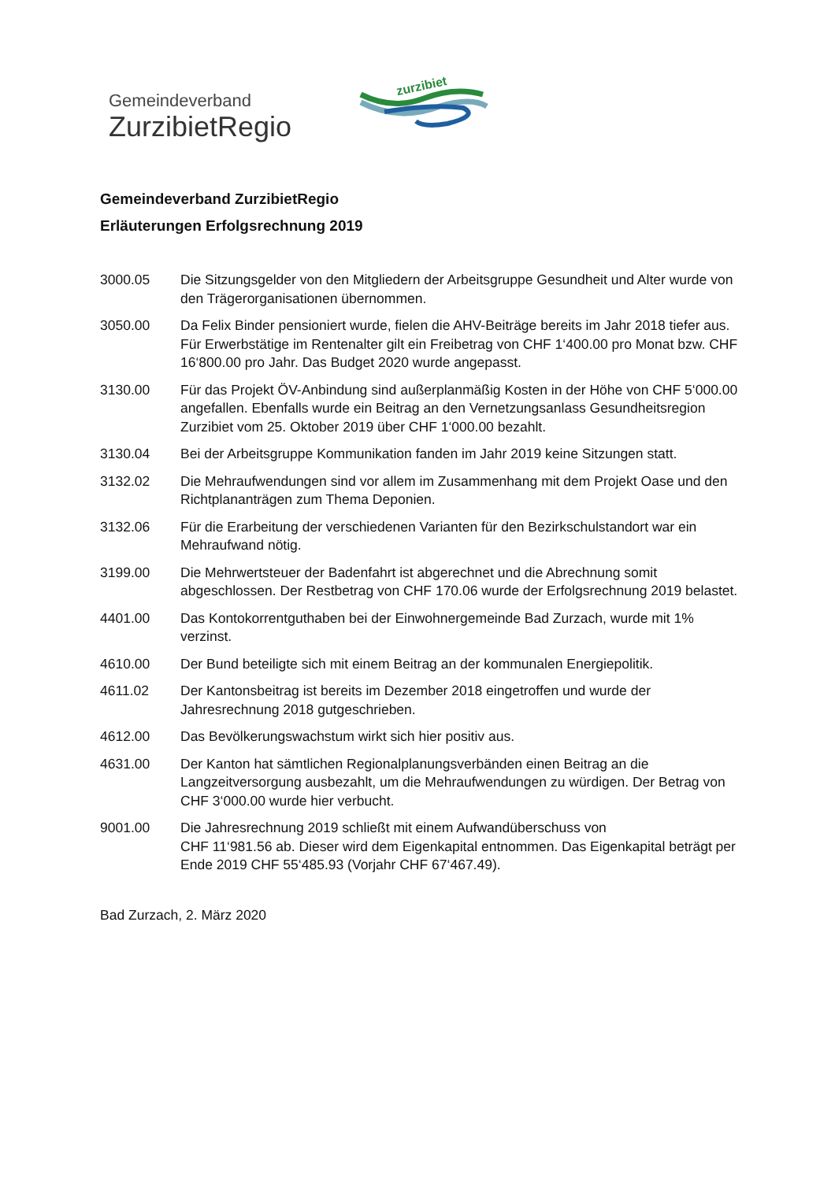zurzibiet
Gemeindeverband
ZurzibietRegio
Gemeindeverband ZurzibietRegio
Erläuterungen Erfolgsrechnung 2019
3000.05 Die Sitzungsgelder von den Mitgliedern der Arbeitsgruppe Gesundheit und Alter wurde von den Trägerorganisationen übernommen.
3050.00 Da Felix Binder pensioniert wurde, fielen die AHV-Beiträge bereits im Jahr 2018 tiefer aus. Für Erwerbstätige im Rentenalter gilt ein Freibetrag von CHF 1‘400.00 pro Monat bzw. CHF 16‘800.00 pro Jahr. Das Budget 2020 wurde angepasst.
3130.00 Für das Projekt ÖV-Anbindung sind außerplanmäßig Kosten in der Höhe von CHF 5‘000.00 angefallen. Ebenfalls wurde ein Beitrag an den Vernetzungsanlass Gesundheitsregion Zurzibiet vom 25. Oktober 2019 über CHF 1‘000.00 bezahlt.
3130.04 Bei der Arbeitsgruppe Kommunikation fanden im Jahr 2019 keine Sitzungen statt.
3132.02 Die Mehraufwendungen sind vor allem im Zusammenhang mit dem Projekt Oase und den Richtplananträgen zum Thema Deponien.
3132.06 Für die Erarbeitung der verschiedenen Varianten für den Bezirkschulstandort war ein Mehraufwand nötig.
3199.00 Die Mehrwertsteuer der Badenfahrt ist abgerechnet und die Abrechnung somit abgeschlossen. Der Restbetrag von CHF 170.06 wurde der Erfolgsrechnung 2019 belastet.
4401.00 Das Kontokorrentguthaben bei der Einwohnergemeinde Bad Zurzach, wurde mit 1% verzinst.
4610.00 Der Bund beteiligte sich mit einem Beitrag an der kommunalen Energiepolitik.
4611.02 Der Kantonsbeitrag ist bereits im Dezember 2018 eingetroffen und wurde der Jahresrechnung 2018 gutgeschrieben.
4612.00 Das Bevölkerungswachstum wirkt sich hier positiv aus.
4631.00 Der Kanton hat sämtlichen Regionalplanungsverbänden einen Beitrag an die Langzeitversorgung ausbezahlt, um die Mehraufwendungen zu würdigen. Der Betrag von CHF 3‘000.00 wurde hier verbucht.
9001.00 Die Jahresrechnung 2019 schließt mit einem Aufwandüberschuss von
CHF 11‘981.56 ab. Dieser wird dem Eigenkapital entnommen. Das Eigenkapital beträgt per Ende 2019 CHF 55‘485.93 (Vorjahr CHF 67‘467.49).
Bad Zurzach, 2. März 2020